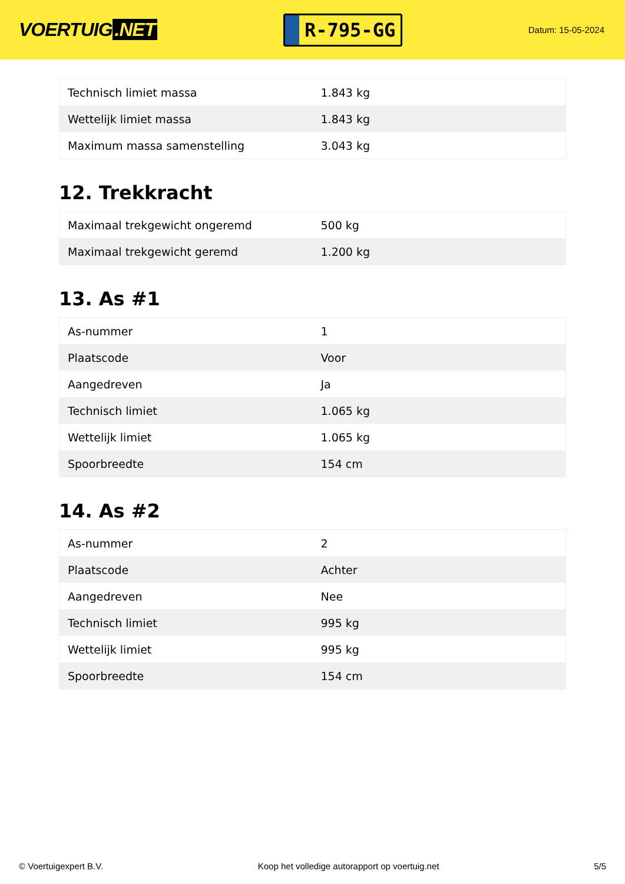VOERTUIG.NET
R-795-GG
Datum: 15-05-2024
| Technisch limiet massa | 1.843 kg |
| Wettelijk limiet massa | 1.843 kg |
| Maximum massa samenstelling | 3.043 kg |
12. Trekkracht
| Maximaal trekgewicht ongeremd | 500 kg |
| Maximaal trekgewicht geremd | 1.200 kg |
13. As #1
| As-nummer | 1 |
| Plaatscode | Voor |
| Aangedreven | Ja |
| Technisch limiet | 1.065 kg |
| Wettelijk limiet | 1.065 kg |
| Spoorbreedte | 154 cm |
14. As #2
| As-nummer | 2 |
| Plaatscode | Achter |
| Aangedreven | Nee |
| Technisch limiet | 995 kg |
| Wettelijk limiet | 995 kg |
| Spoorbreedte | 154 cm |
© Voertuigexpert B.V. Koop het volledige autorapport op voertuig.net 5/5